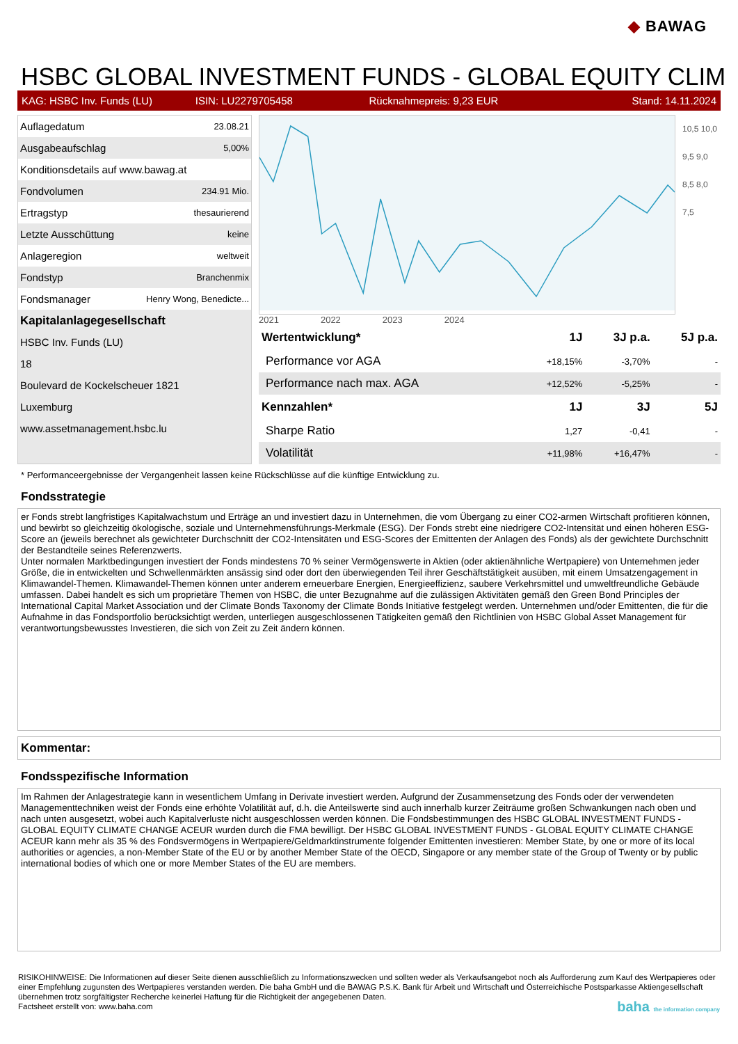◆ BAWAG
HSBC GLOBAL INVESTMENT FUNDS - GLOBAL EQUITY CLIM
KAG: HSBC Inv. Funds (LU) ISIN: LU2279705458 Rücknahmepreis: 9,23 EUR Stand: 14.11.2024
| Auflagedatum | 23.08.21 |
| Ausgabeaufschlag | 5,00% |
| Konditionsdetails auf www.bawag.at | |
| Fondvolumen | 234.91 Mio. |
| Ertragstyp | thesaurierend |
| Letzte Ausschüttung | keine |
| Anlageregion | weltweit |
| Fondstyp | Branchenmix |
| Fondsmanager | Henry Wong, Benedicte... |
| Kapitalanlagegesellschaft | |
| HSBC Inv. Funds (LU) | |
| 18 | |
| Boulevard de Kockelscheuer 1821 | |
| Luxemburg | |
| www.assetmanagement.hsbc.lu | |
10,5 10,0 9,5 9,0 8,5 8,0 7,5
2021 2022 2023 2024
| Wertentwicklung* | 1J | 3J p.a. | 5J p.a. |
| --- | --- | --- | --- |
| Performance vor AGA | +18,15% | -3,70% | - |
| Performance nach max. AGA | +12,52% | -5,25% | - |
| Kennzahlen* | 1J | 3J | 5J |
| Sharpe Ratio | 1,27 | -0,41 | - |
| Volatilität | +11,98% | +16,47% | - |
* Performanceergebnisse der Vergangenheit lassen keine Rückschlüsse auf die künftige Entwicklung zu.
Fondsstrategie
er Fonds strebt langfristiges Kapitalwachstum und Erträge an und investiert dazu in Unternehmen, die vom Übergang zu einer CO2-armen Wirtschaft profitieren können, und bewirbt so gleichzeitig ökologische, soziale und Unternehmensführungs-Merkmale (ESG). Der Fonds strebt eine niedrigere CO2-Intensität und einen höheren ESG-Score an (jeweils berechnet als gewichteter Durchschnitt der CO2-Intensitäten und ESG-Scores der Emittenten der Anlagen des Fonds) als der gewichtete Durchschnitt der Bestandteile seines Referenzwerts.
Unter normalen Marktbedingungen investiert der Fonds mindestens 70 % seiner Vermögenswerte in Aktien (oder aktienähnliche Wertpapiere) von Unternehmen jeder Größe, die in entwickelten und Schwellenmärkten ansässig sind oder dort den überwiegenden Teil ihrer Geschäftstätigkeit ausüben, mit einem Umsatzengagement in Klimawandel-Themen. Klimawandel-Themen können unter anderem erneuerbare Energien, Energieeffizienz, saubere Verkehrsmittel und umweltfreundliche Gebäude umfassen. Dabei handelt es sich um proprietäre Themen von HSBC, die unter Bezugnahme auf die zulässigen Aktivitäten gemäß den Green Bond Principles der International Capital Market Association und der Climate Bonds Taxonomy der Climate Bonds Initiative festgelegt werden. Unternehmen und/oder Emittenten, die für die Aufnahme in das Fondsportfolio berücksichtigt werden, unterliegen ausgeschlossenen Tätigkeiten gemäß den Richtlinien von HSBC Global Asset Management für verantwortungsbewusstes Investieren, die sich von Zeit zu Zeit ändern können.
Kommentar:
Fondsspezifische Information
Im Rahmen der Anlagestrategie kann in wesentlichem Umfang in Derivate investiert werden. Aufgrund der Zusammensetzung des Fonds oder der verwendeten Managementtechniken weist der Fonds eine erhöhte Volatilität auf, d.h. die Anteilswerte sind auch innerhalb kurzer Zeiträume großen Schwankungen nach oben und nach unten ausgesetzt, wobei auch Kapitalverluste nicht ausgeschlossen werden können. Die Fondsbestimmungen des HSBC GLOBAL INVESTMENT FUNDS - GLOBAL EQUITY CLIMATE CHANGE ACEUR wurden durch die FMA bewilligt. Der HSBC GLOBAL INVESTMENT FUNDS - GLOBAL EQUITY CLIMATE CHANGE ACEUR kann mehr als 35 % des Fondsvermögens in Wertpapiere/Geldmarktinstrumente folgender Emittenten investieren: Member State, by one or more of its local authorities or agencies, a non-Member State of the EU or by another Member State of the OECD, Singapore or any member state of the Group of Twenty or by public international bodies of which one or more Member States of the EU are members.
RISIKOHINWEISE: Die Informationen auf dieser Seite dienen ausschließlich zu Informationszwecken und sollten weder als Verkaufsangebot noch als Aufforderung zum Kauf des Wertpapieres oder einer Empfehlung zugunsten des Wertpapieres verstanden werden. Die baha GmbH und die BAWAG P.S.K. Bank für Arbeit und Wirtschaft und Österreichische Postsparkasse Aktiengesellschaft übernehmen trotz sorgfältigster Recherche keinerlei Haftung für die Richtigkeit der angegebenen Daten.
Factsheet erstellt von: www.baha.com baha the information company